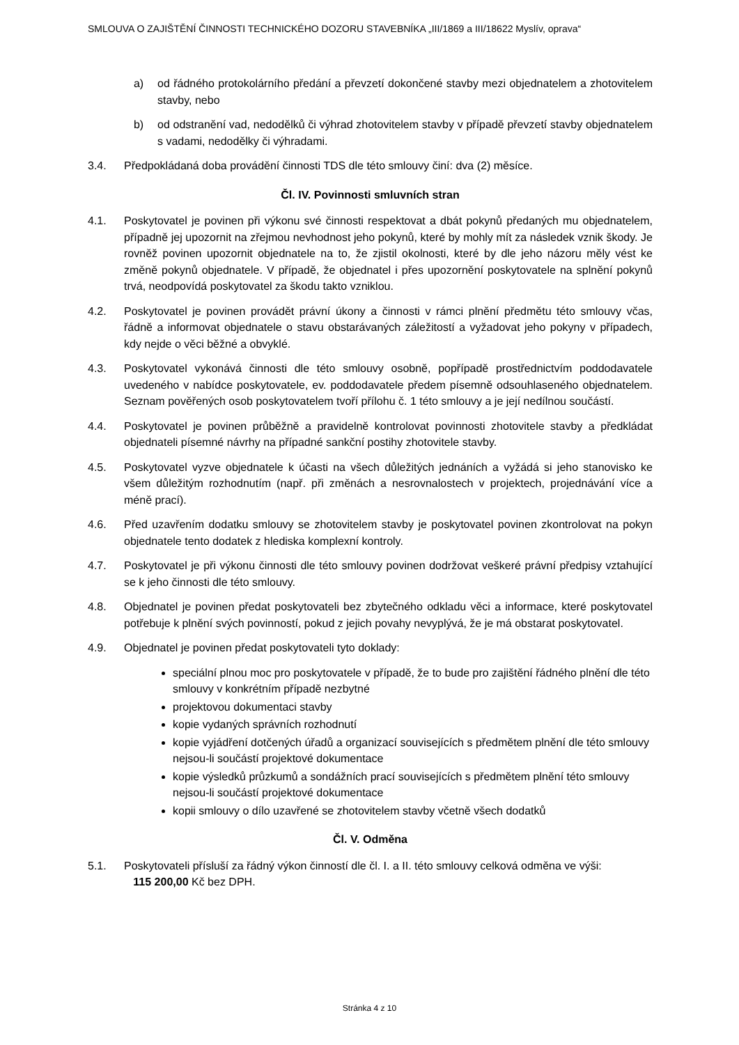SMLOUVA O ZAJIŠTĚNÍ ČINNOSTI TECHNICKÉHO DOZORU STAVEBNÍKA „III/1869 a III/18622 Myslív, oprava“
a) od řádného protokolárního předání a převzetí dokončené stavby mezi objednatelem a zhotovitelem stavby, nebo
b) od odstranění vad, nedodělků či výhrad zhotovitelem stavby v případě převzetí stavby objednatelem s vadami, nedodělky či výhradami.
3.4. Předpokládaná doba provádění činnosti TDS dle této smlouvy činí: dva (2) měsíce.
Čl. IV. Povinnosti smluvních stran
4.1. Poskytovatel je povinen při výkonu své činnosti respektovat a dbát pokynů předaných mu objednatelem, případně jej upozornit na zřejmou nevhodnost jeho pokynů, které by mohly mít za následek vznik škody. Je rovněž povinen upozornit objednatele na to, že zjistil okolnosti, které by dle jeho názoru měly vést ke změně pokynů objednatele. V případě, že objednatel i přes upozornění poskytovatele na splnění pokynů trvá, neodpovídá poskytovatel za škodu takto vzniklou.
4.2. Poskytovatel je povinen provádět právní úkony a činnosti v rámci plnění předmětu této smlouvy včas, řádně a informovat objednatele o stavu obstarávaných záležitostí a vyžadovat jeho pokyny v případech, kdy nejde o věci běžné a obvyklé.
4.3. Poskytovatel vykonává činnosti dle této smlouvy osobně, popřípadě prostřednictvím poddodavatele uvedeného v nabídce poskytovatele, ev. poddodavatele předem písemně odsouhlaseného objednatelem. Seznam pověřených osob poskytovatelem tvoří přílohu č. 1 této smlouvy a je její nedílnou součástí.
4.4. Poskytovatel je povinen průběžně a pravidelně kontrolovat povinnosti zhotovitele stavby a předkládat objednateli písemné návrhy na případné sankční postihy zhotovitele stavby.
4.5. Poskytovatel vyzve objednatele k účasti na všech důležitých jednáních a vyžádá si jeho stanovisko ke všem důležitým rozhodnutím (např. při změnách a nesrovnalostech v projektech, projednávání více a méně prací).
4.6. Před uzavřením dodatku smlouvy se zhotovitelem stavby je poskytovatel povinen zkontrolovat na pokyn objednatele tento dodatek z hlediska komplexní kontroly.
4.7. Poskytovatel je při výkonu činnosti dle této smlouvy povinen dodržovat veškeré právní předpisy vztahující se k jeho činnosti dle této smlouvy.
4.8. Objednatel je povinen předat poskytovateli bez zbytečného odkladu věci a informace, které poskytovatel potřebuje k plnění svých povinností, pokud z jejich povahy nevyplývá, že je má obstarat poskytovatel.
4.9. Objednatel je povinen předat poskytovateli tyto doklady:
speciální plnou moc pro poskytovatele v případě, že to bude pro zajištění řádného plnění dle této smlouvy v konkrétním případě nezbytné
projektovou dokumentaci stavby
kopie vydaných správních rozhodnutí
kopie vyjádření dotčených úřadů a organizací souvisejících s předmětem plnění dle této smlouvy nejsou-li součástí projektové dokumentace
kopie výsledků průzkumů a sondážních prací souvisejících s předmětem plnění této smlouvy nejsou-li součástí projektové dokumentace
kopii smlouvy o dílo uzavřené se zhotovitelem stavby včetně všech dodatků
Čl. V. Odměna
5.1. Poskytovateli přísluší za řádný výkon činností dle čl. I. a II. této smlouvy celková odměna ve výši:
115 200,00 Kč bez DPH.
Stránka 4 z 10